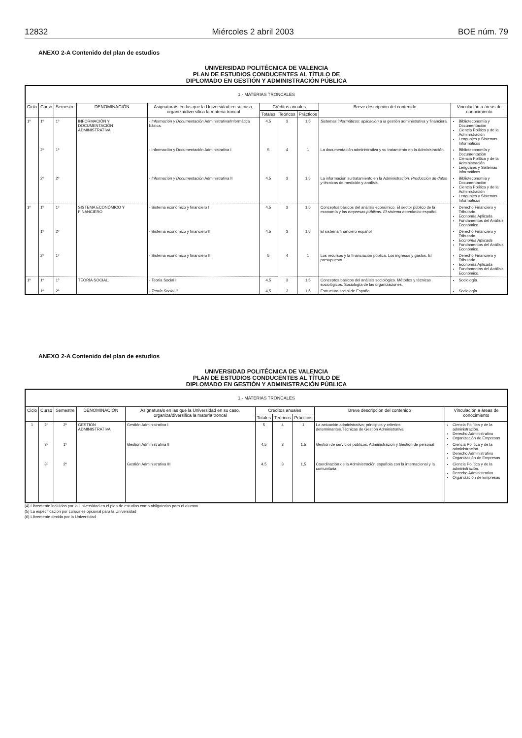12832 Miércoles 2 abril 2003 BOE núm. 79
ANEXO 2-A Contenido del plan de estudios
UNIVERSIDAD POLITÉCNICA DE VALENCIA
PLAN DE ESTUDIOS CONDUCENTES AL TÍTULO DE
DIPLOMADO EN GESTIÓN Y ADMINISTRACIÓN PÚBLICA
| 1.- MATERIAS TRONCALES | | | | | | | | | |
| --- | --- | --- | --- | --- | --- | --- | --- | --- | --- |
| Ciclo | Curso | Semestre | DENOMINACIÓN | Asignatura/s en las que la Universidad en su caso, organiza/diversifica la materia troncal | Créditos anuales | | | Breve descripción del contenido | Vinculación a áreas de conocimiento |
| | | | | | Totales | Teóricos | Prácticos | | |
| 1º | 1º | 1º | INFORMACIÓN Y DOCUMENTACIÓN ADMINISTRATIVA | - Información y Documentación Administrativa/Informática básica. | 4,5 | 3 | 1,5 | Sistemas informáticos: aplicación a la gestión administrativa y financiera. | Biblioteconomía y Documentación Ciencia Política y de la Administración Lenguajes y Sistemas Informáticos |
| | 2º | 1º | | - Información y Documentación Administrativa I | 5 | 4 | 1 | La documentación administrativa y su tratamiento en la Administración. | Biblioteconomía y Documentación Ciencia Política y de la Administración Lenguajes y Sistemas Informáticos |
| | 2º | 2º | | - Información y Documentación Administrativa II | 4,5 | 3 | 1,5 | La información su tratamiento en la Administración. Producción de datos y técnicas de medición y análisis. | Biblioteconomía y Documentación Ciencia Política y de la Administración Lenguajes y Sistemas Informáticos |
| 1º | 1º | 1º | SISTEMA ECONÓMICO Y FINANCIERO | - Sistema económico y financiero I | 4,5 | 3 | 1,5 | Conceptos básicos del análisis económico. El sector público de la economía y las empresas públicas. El sistema económico español. | Derecho Financiero y Tributario. Economía Aplicada Fundamentos del Análisis Económico. |
| | 1º | 2º | | - Sistema económico y financiero II | 4,5 | 3 | 1,5 | El sistema financiero español | Derecho Financiero y Tributario. Economía Aplicada Fundamentos del Análisis Económico. |
| | 2º | 1º | | - Sistema económico y financiero III | 5 | 4 | 1 | Los recursos y la financiación pública. Los ingresos y gastos. El presupuesto.. | Derecho Financiero y Tributario. Economía Aplicada Fundamentos del Análisis Económico. |
| 1º | 1º | 1º | TEORÍA SOCIAL. | - Teoría Social I | 4,5 | 3 | 1,5 | Conceptos básicos del análisis sociológico. Métodos y técnicas sociológicos. Sociología de las organizaciones. | Sociología. |
| | 1º | 2º | | - Teoría Social II | 4,5 | 3 | 1,5 | Estructura social de España. | Sociología. |
ANEXO 2-A Contenido del plan de estudios
UNIVERSIDAD POLITÉCNICA DE VALENCIA
PLAN DE ESTUDIOS CONDUCENTES AL TÍTULO DE
DIPLOMADO EN GESTIÓN Y ADMINISTRACIÓN PÚBLICA
| 1.- MATERIAS TRONCALES | | | | | | | | | |
| --- | --- | --- | --- | --- | --- | --- | --- | --- | --- |
| Ciclo | Curso | Semestre | DENOMINACIÓN | Asignatura/s en las que la Universidad en su caso, organiza/diversifica la materia troncal | Créditos anuales | | | Breve descripción del contenido | Vinculación a áreas de conocimiento |
| | | | | | Totales | Teóricos | Prácticos | | |
| 1 | 2º | 2º | GESTIÓN ADMINISTRATIVA | Gestión Administrativa I | 5 | 4 | 1 | La actuación administrativa; principios y criterios determinantes.Técnicas de Gestión Administrativa | Ciencia Política y de la administración. Derecho Administrativo Organización de Empresas |
| | 3º | 1º | | Gestión Administrativa II | 4.5 | 3 | 1,5 | Gestión de servicios públicos. Administración y Gestión de personal | Ciencia Política y de la administración. Derecho Administrativo Organización de Empresas |
| | 3º | 2º | | Gestión Administrativa III | 4.5 | 3 | 1,5 | Coordinación de la Administración española con la internacional y la comunitaria | Ciencia Política y de la administración. Derecho Administrativo Organización de Empresas |
(4) Libremente incluidas por la Universidad en el plan de estudios como obligatorias para el alumno
(5) La especificación por cursos es opcional para la Universidad
(6) Libremente decida por la Universidad